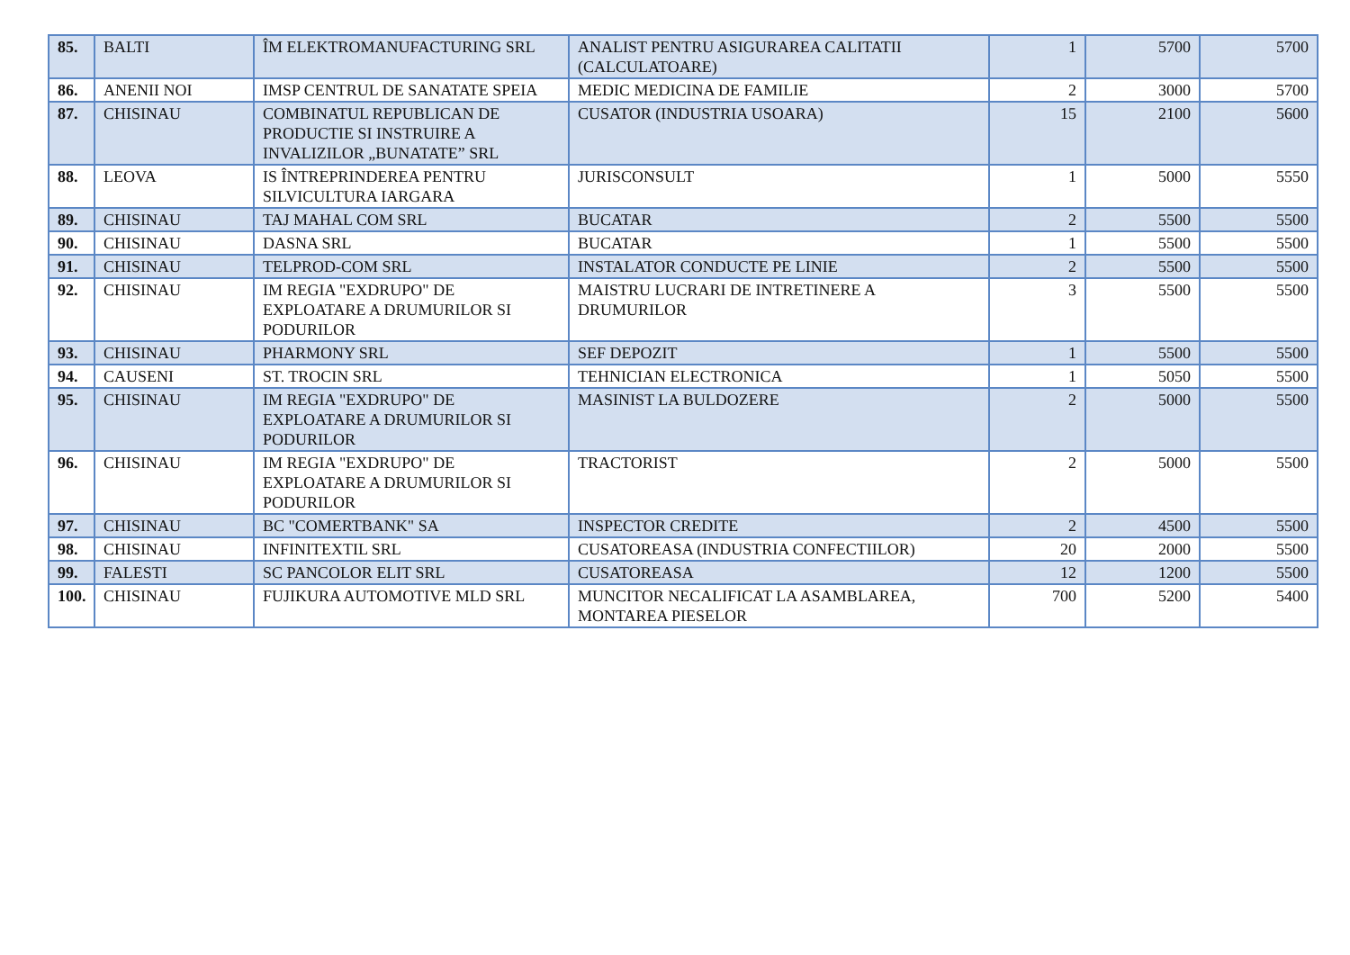| 85. | BALTI | ÎM ELEKTROMANUFACTURING SRL | ANALIST PENTRU ASIGURAREA CALITATII (CALCULATOARE) | 1 | 5700 | 5700 |
| 86. | ANENII NOI | IMSP CENTRUL DE SANATATE SPEIA | MEDIC MEDICINA DE FAMILIE | 2 | 3000 | 5700 |
| 87. | CHISINAU | COMBINATUL REPUBLICAN DE PRODUCTIE SI INSTRUIRE A INVALIZILOR „BUNATATE” SRL | CUSATOR (INDUSTRIA USOARA) | 15 | 2100 | 5600 |
| 88. | LEOVA | IS ÎNTREPRINDEREA PENTRU SILVICULTURA IARGARA | JURISCONSULT | 1 | 5000 | 5550 |
| 89. | CHISINAU | TAJ MAHAL COM SRL | BUCATAR | 2 | 5500 | 5500 |
| 90. | CHISINAU | DASNA SRL | BUCATAR | 1 | 5500 | 5500 |
| 91. | CHISINAU | TELPROD-COM SRL | INSTALATOR CONDUCTE PE LINIE | 2 | 5500 | 5500 |
| 92. | CHISINAU | IM REGIA "EXDRUPO" DE EXPLOATARE A DRUMURILOR SI PODURILOR | MAISTRU LUCRARI DE INTRETINERE A DRUMURILOR | 3 | 5500 | 5500 |
| 93. | CHISINAU | PHARMONY SRL | SEF DEPOZIT | 1 | 5500 | 5500 |
| 94. | CAUSENI | ST. TROCIN SRL | TEHNICIAN ELECTRONICA | 1 | 5050 | 5500 |
| 95. | CHISINAU | IM REGIA "EXDRUPO" DE EXPLOATARE A DRUMURILOR SI PODURILOR | MASINIST LA BULDOZERE | 2 | 5000 | 5500 |
| 96. | CHISINAU | IM REGIA "EXDRUPO" DE EXPLOATARE A DRUMURILOR SI PODURILOR | TRACTORIST | 2 | 5000 | 5500 |
| 97. | CHISINAU | BC "COMERTBANK" SA | INSPECTOR CREDITE | 2 | 4500 | 5500 |
| 98. | CHISINAU | INFINITEXTIL SRL | CUSATOREASA (INDUSTRIA CONFECTIILOR) | 20 | 2000 | 5500 |
| 99. | FALESTI | SC PANCOLOR ELIT SRL | CUSATOREASA | 12 | 1200 | 5500 |
| 100. | CHISINAU | FUJIKURA AUTOMOTIVE MLD SRL | MUNCITOR NECALIFICAT LA ASAMBLAREA, MONTAREA PIESELOR | 700 | 5200 | 5400 |